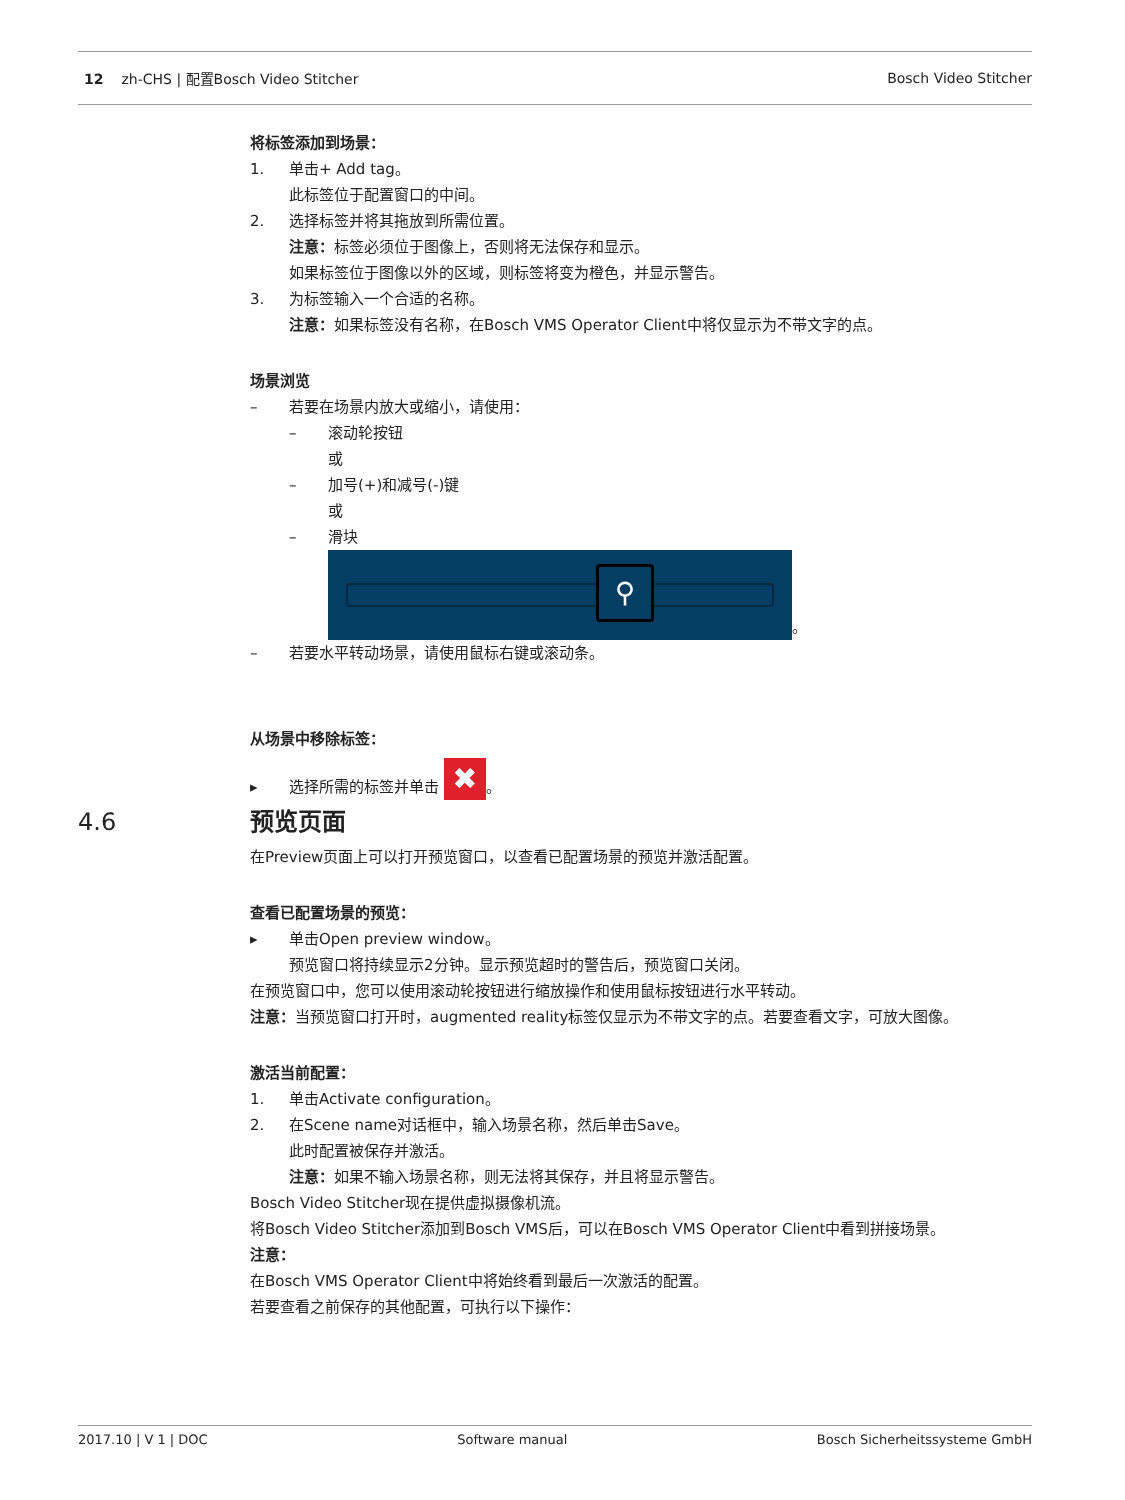12 zh-CHS | 配置Bosch Video Stitcher Bosch Video Stitcher
将标签添加到场景：
1. 单击+ Add tag。
此标签位于配置窗口的中间。
2. 选择标签并将其拖放到所需位置。
注意：标签必须位于图像上，否则将无法保存和显示。
如果标签位于图像以外的区域，则标签将变为橙色，并显示警告。
3. 为标签输入一个合适的名称。
注意：如果标签没有名称，在Bosch VMS Operator Client中将仅显示为不带文字的点。
场景浏览
– 若要在场景内放大或缩小，请使用：
– 滚动轮按钮
或
– 加号(+)和减号(-)键
或
– 滑块
⚲
。
– 若要水平转动场景，请使用鼠标右键或滚动条。
从场景中移除标签：
▸ 选择所需的标签并单击 ✖ 。
4.6 预览页面
在Preview页面上可以打开预览窗口，以查看已配置场景的预览并激活配置。
查看已配置场景的预览：
▸ 单击Open preview window。
预览窗口将持续显示2分钟。显示预览超时的警告后，预览窗口关闭。
在预览窗口中，您可以使用滚动轮按钮进行缩放操作和使用鼠标按钮进行水平转动。
注意：当预览窗口打开时，augmented reality标签仅显示为不带文字的点。若要查看文字，可放大图像。
激活当前配置：
1. 单击Activate configuration。
2. 在Scene name对话框中，输入场景名称，然后单击Save。
此时配置被保存并激活。
注意：如果不输入场景名称，则无法将其保存，并且将显示警告。
Bosch Video Stitcher现在提供虚拟摄像机流。
将Bosch Video Stitcher添加到Bosch VMS后，可以在Bosch VMS Operator Client中看到拼接场景。
注意：
在Bosch VMS Operator Client中将始终看到最后一次激活的配置。
若要查看之前保存的其他配置，可执行以下操作：
2017.10 | V 1 | DOC Software manual Bosch Sicherheitssysteme GmbH